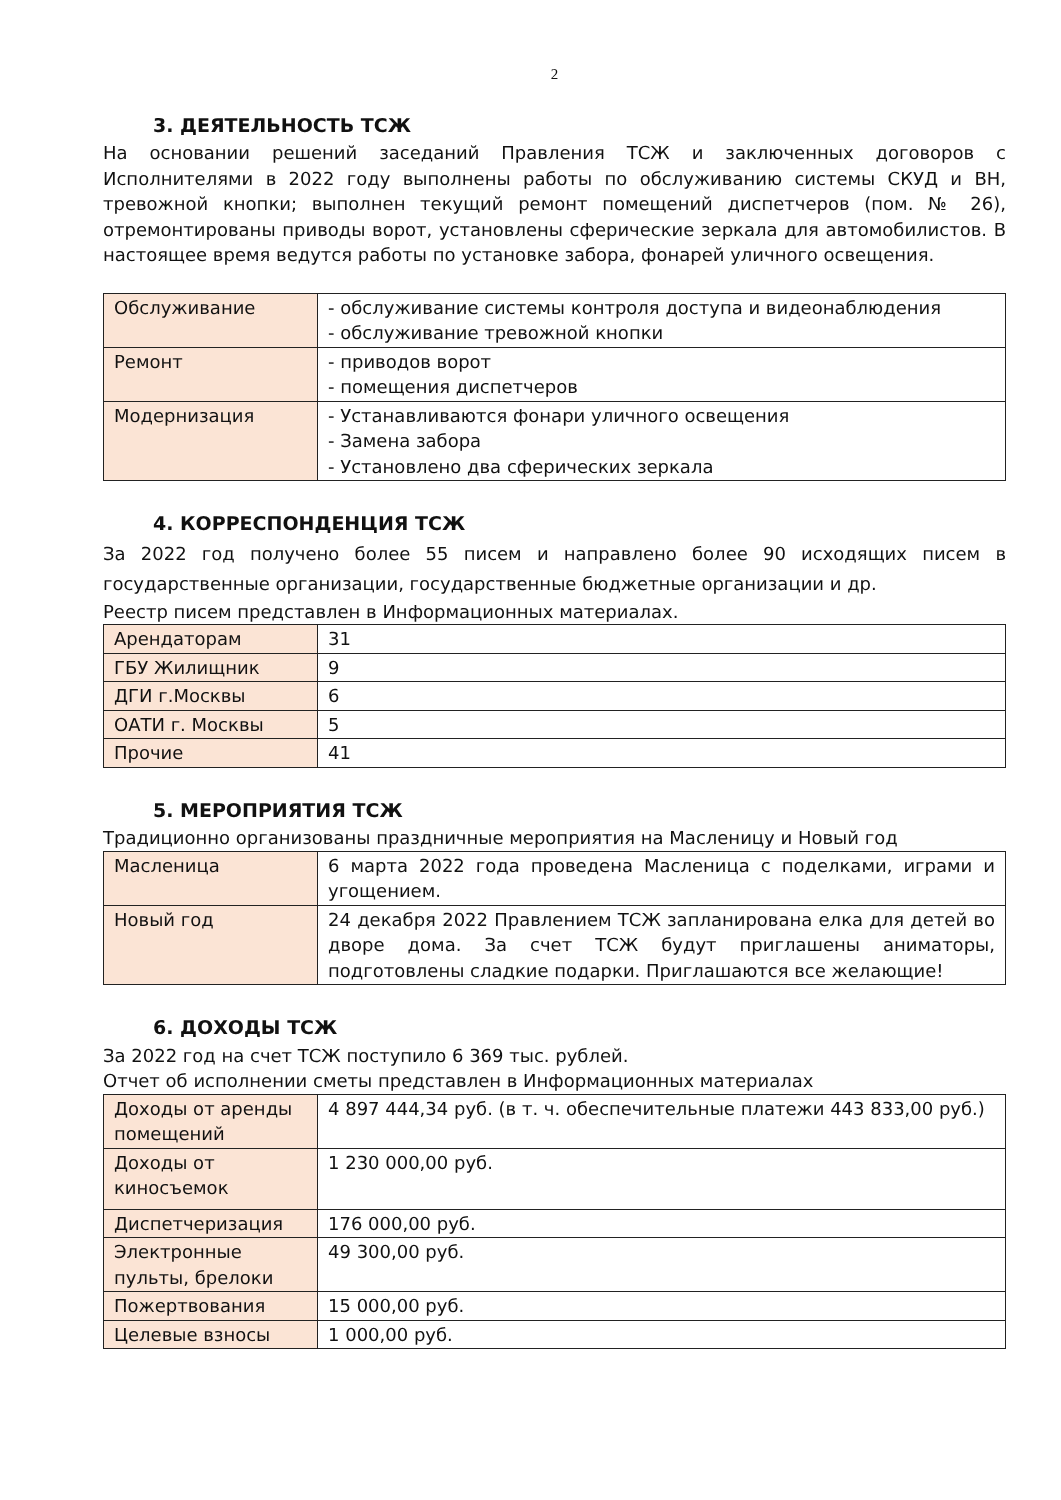2
3. ДЕЯТЕЛЬНОСТЬ ТСЖ
На основании решений заседаний Правления ТСЖ и заключенных договоров с Исполнителями в 2022 году выполнены работы по обслуживанию системы СКУД и ВН, тревожной кнопки; выполнен текущий ремонт помещений диспетчеров (пом. № 26), отремонтированы приводы ворот, установлены сферические зеркала для автомобилистов. В настоящее время ведутся работы по установке забора, фонарей уличного освещения.
| Обслуживание | - обслуживание системы контроля доступа и видеонаблюдения - обслуживание тревожной кнопки |
| Ремонт | - приводов ворот - помещения диспетчеров |
| Модернизация | - Устанавливаются фонари уличного освещения - Замена забора - Установлено два сферических зеркала |
4. КОРРЕСПОНДЕНЦИЯ ТСЖ
За 2022 год получено более 55 писем и направлено более 90 исходящих писем в государственные организации, государственные бюджетные организации и др.
Реестр писем представлен в Информационных материалах.
| Арендаторам | 31 |
| ГБУ Жилищник | 9 |
| ДГИ г.Москвы | 6 |
| ОАТИ г. Москвы | 5 |
| Прочие | 41 |
5. МЕРОПРИЯТИЯ ТСЖ
Традиционно организованы праздничные мероприятия на Масленицу и Новый год
| Масленица | 6 марта 2022 года проведена Масленица с поделками, играми и угощением. |
| Новый год | 24 декабря 2022 Правлением ТСЖ запланирована елка для детей во дворе дома. За счет ТСЖ будут приглашены аниматоры, подготовлены сладкие подарки. Приглашаются все желающие! |
6. ДОХОДЫ ТСЖ
За 2022 год на счет ТСЖ поступило 6 369 тыс. рублей.
Отчет об исполнении сметы представлен в Информационных материалах
| Доходы от аренды помещений | 4 897 444,34 руб. (в т. ч. обеспечительные платежи 443 833,00 руб.) |
| Доходы от киносъемок | 1 230 000,00 руб. |
| Диспетчеризация | 176 000,00 руб. |
| Электронные пульты, брелоки | 49 300,00 руб. |
| Пожертвования | 15 000,00 руб. |
| Целевые взносы | 1 000,00 руб. |